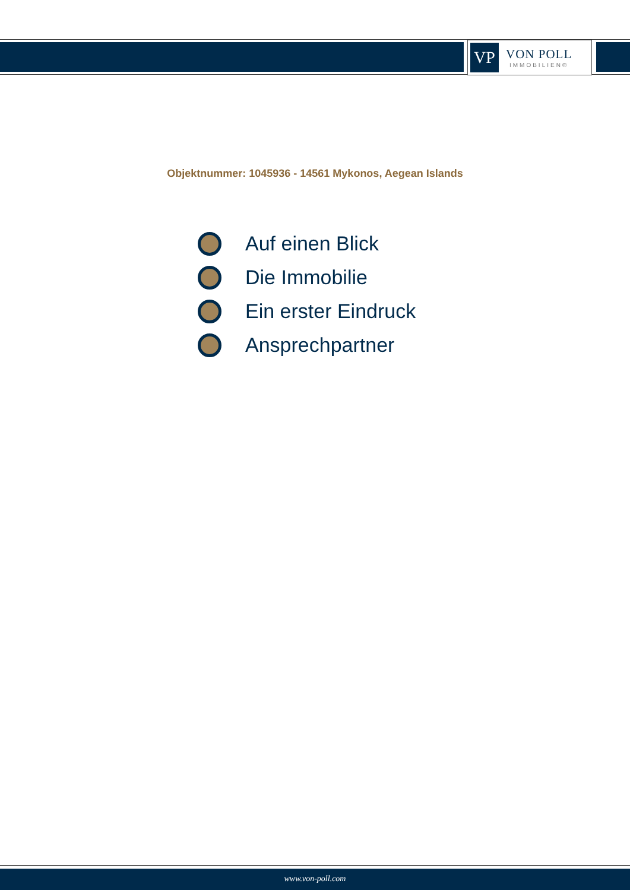VP
VON POLL
IMMOBILIEN®
Objektnummer: 1045936 - 14561 Mykonos, Aegean Islands
Auf einen Blick
Die Immobilie
Ein erster Eindruck
Ansprechpartner
www.von-poll.com